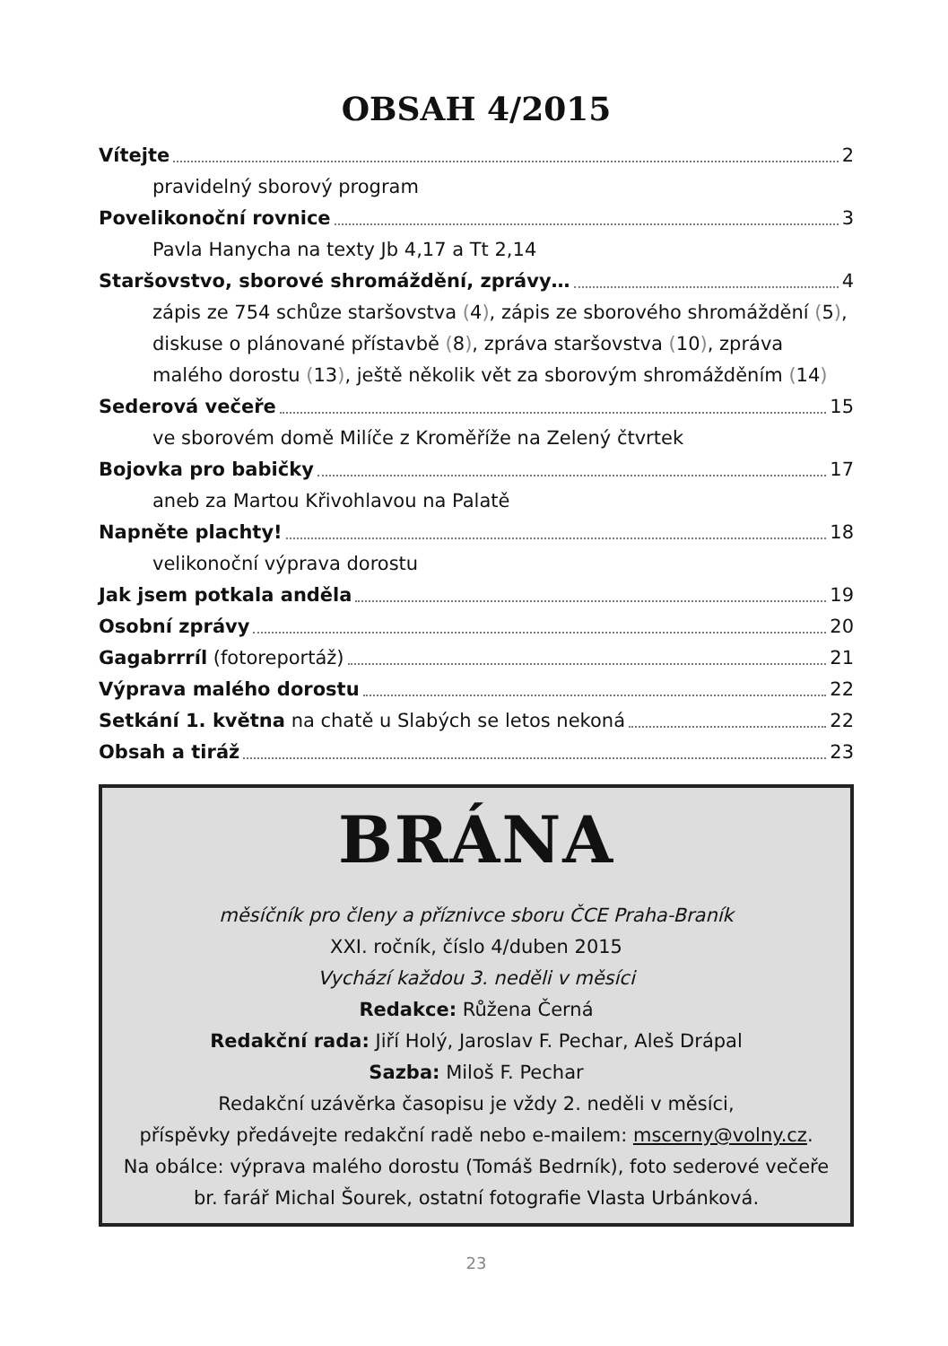OBSAH 4/2015
Vítejte 2
pravidelný sborový program
Povelikonoční rovnice 3
Pavla Hanycha na texty Jb 4,17 a Tt 2,14
Staršovstvo, sborové shromáždění, zprávy… 4
zápis ze 754 schůze staršovstva (4), zápis ze sborového shromáždění (5), diskuse o plánované přístavbě (8), zpráva staršovstva (10), zpráva malého dorostu (13), ještě několik vět za sborovým shromážděním (14)
Sederová večeře 15
ve sborovém domě Milíče z Kroměříže na Zelený čtvrtek
Bojovka pro babičky 17
aneb za Martou Křivohlavou na Palatě
Napněte plachty! 18
velikonoční výprava dorostu
Jak jsem potkala anděla 19
Osobní zprávy 20
Gagabrrríl (fotoreportáž) 21
Výprava malého dorostu 22
Setkání 1. května na chatě u Slabých se letos nekoná 22
Obsah a tiráž 23
BRÁNA
měsíčník pro členy a příznivce sboru ČCE Praha-Braník
XXI. ročník, číslo 4/duben 2015
Vychází každou 3. neděli v měsíci
Redakce: Růžena Černá
Redakční rada: Jiří Holý, Jaroslav F. Pechar, Aleš Drápal
Sazba: Miloš F. Pechar
Redakční uzávěrka časopisu je vždy 2. neděli v měsíci,
příspěvky předávejte redakční radě nebo e-mailem: mscerny@volny.cz.
Na obálce: výprava malého dorostu (Tomáš Bedrník), foto sederové večeře br. farář Michal Šourek, ostatní fotografie Vlasta Urbánková.
23